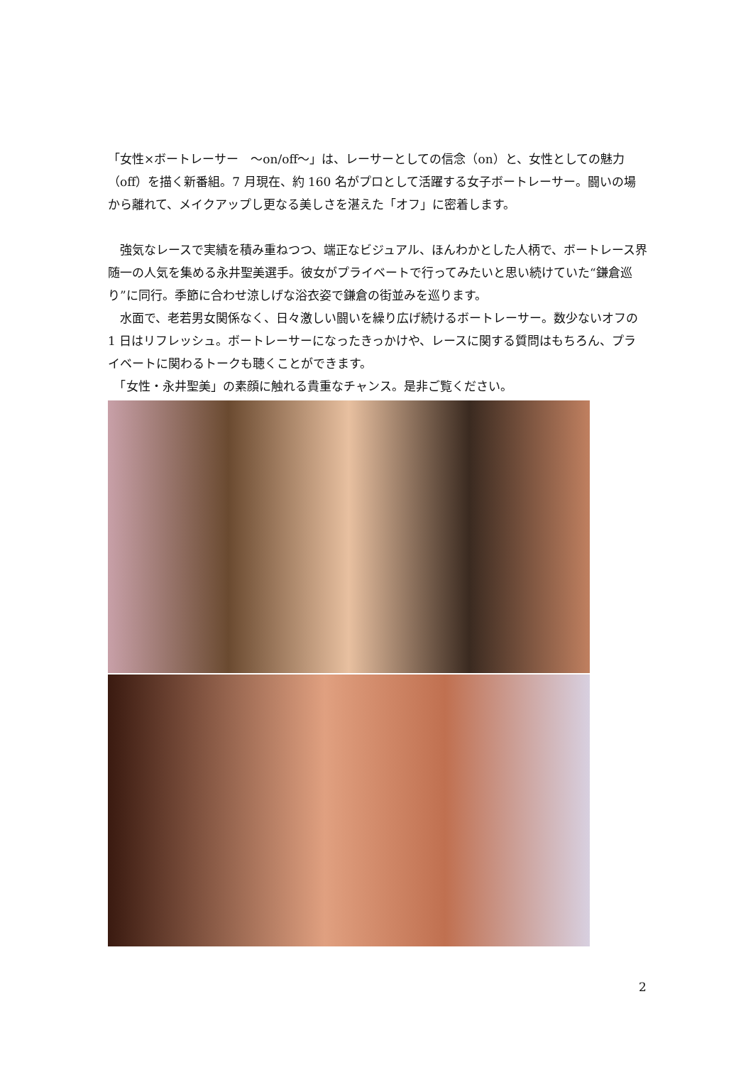「女性×ボートレーサー　～on/off～」は、レーサーとしての信念（on）と、女性としての魅力（off）を描く新番組。7 月現在、約 160 名がプロとして活躍する女子ボートレーサー。闘いの場から離れて、メイクアップし更なる美しさを湛えた「オフ」に密着します。
　強気なレースで実績を積み重ねつつ、端正なビジュアル、ほんわかとした人柄で、ボートレース界随一の人気を集める永井聖美選手。彼女がプライベートで行ってみたいと思い続けていた“鎌倉巡り”に同行。季節に合わせ涼しげな浴衣姿で鎌倉の街並みを巡ります。
　水面で、老若男女関係なく、日々激しい闘いを繰り広げ続けるボートレーサー。数少ないオフの 1 日はリフレッシュ。ボートレーサーになったきっかけや、レースに関する質問はもちろん、プライベートに関わるトークも聴くことができます。
　「女性・永井聖美」の素顔に触れる貴重なチャンス。是非ご覧ください。
2